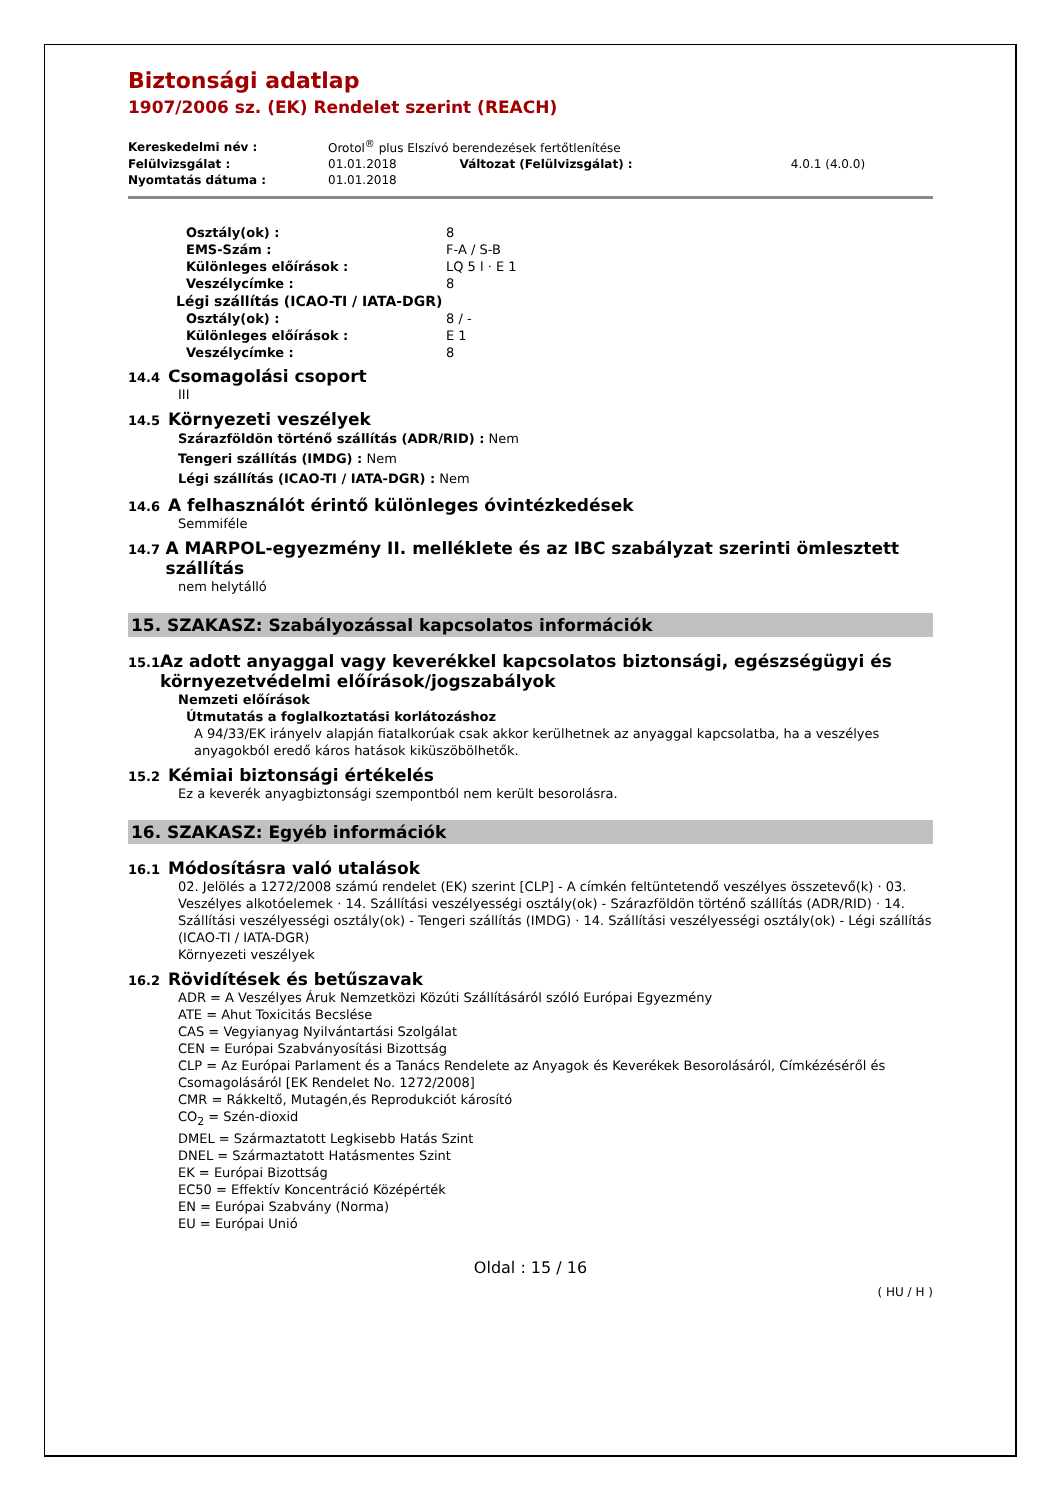Biztonsági adatlap
1907/2006 sz. (EK) Rendelet szerint (REACH)
| Kereskedelmi név : | Orotol<sup>®</sup> plus Elszívó berendezések fertőtlenítése | | |
| Felülvizsgálat : | 01.01.2018 | Változat (Felülvizsgálat) : | 4.0.1 (4.0.0) |
| Nyomtatás dátuma : | 01.01.2018 | | |
Osztály(ok) : 8
EMS-Szám : F-A / S-B
Különleges előírások : LQ 5 l · E 1
Veszélycímke : 8
Légi szállítás (ICAO-TI / IATA-DGR)
Osztály(ok) : 8 / -
Különleges előírások : E 1
Veszélycímke : 8
14.4 Csomagolási csoport
III
14.5 Környezeti veszélyek
Szárazföldön történő szállítás (ADR/RID) : Nem
Tengeri szállítás (IMDG) : Nem
Légi szállítás (ICAO-TI / IATA-DGR) : Nem
14.6 A felhasználót érintő különleges óvintézkedések
Semmiféle
14.7 A MARPOL-egyezmény II. melléklete és az IBC szabályzat szerinti ömlesztett szállítás
nem helytálló
15. SZAKASZ: Szabályozással kapcsolatos információk
15.1 Az adott anyaggal vagy keverékkel kapcsolatos biztonsági, egészségügyi és környezetvédelmi előírások/jogszabályok
Nemzeti előírások
Útmutatás a foglalkoztatási korlátozáshoz
A 94/33/EK irányelv alapján fiatalkorúak csak akkor kerülhetnek az anyaggal kapcsolatba, ha a veszélyes anyagokból eredő káros hatások kiküszöbölhetők.
15.2 Kémiai biztonsági értékelés
Ez a keverék anyagbiztonsági szempontból nem került besorolásra.
16. SZAKASZ: Egyéb információk
16.1 Módosításra való utalások
02. Jelölés a 1272/2008 számú rendelet (EK) szerint [CLP] - A címkén feltüntetendő veszélyes összetevő(k) · 03. Veszélyes alkotóelemek · 14. Szállítási veszélyességi osztály(ok) - Szárazföldön történő szállítás (ADR/RID) · 14. Szállítási veszélyességi osztály(ok) - Tengeri szállítás (IMDG) · 14. Szállítási veszélyességi osztály(ok) - Légi szállítás (ICAO-TI / IATA-DGR)
Környezeti veszélyek
16.2 Rövidítések és betűszavak
ADR = A Veszélyes Áruk Nemzetközi Közúti Szállításáról szóló Európai Egyezmény
ATE = Ahut Toxicitás Becslése
CAS = Vegyianyag Nyilvántartási Szolgálat
CEN = Európai Szabványosítási Bizottság
CLP = Az Európai Parlament és a Tanács Rendelete az Anyagok és Keverékek Besorolásáról, Címkézéséről és Csomagolásáról [EK Rendelet No. 1272/2008]
CMR = Rákkeltő, Mutagén,és Reprodukciót károsító
CO<sub>2</sub> = Szén-dioxid
DMEL = Származtatott Legkisebb Hatás Szint
DNEL = Származtatott Hatásmentes Szint
EK = Európai Bizottság
EC50 = Effektív Koncentráció Középérték
EN = Európai Szabvány (Norma)
EU = Európai Unió
Oldal : 15 / 16
( HU / H )